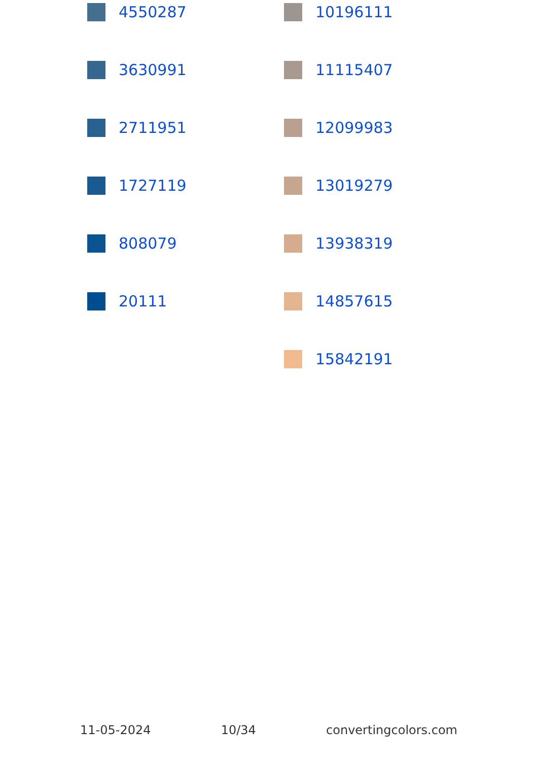4550287
3630991
2711951
1727119
808079
20111
10196111
11115407
12099983
13019279
13938319
14857615
15842191
11-05-2024 10/34 convertingcolors.com